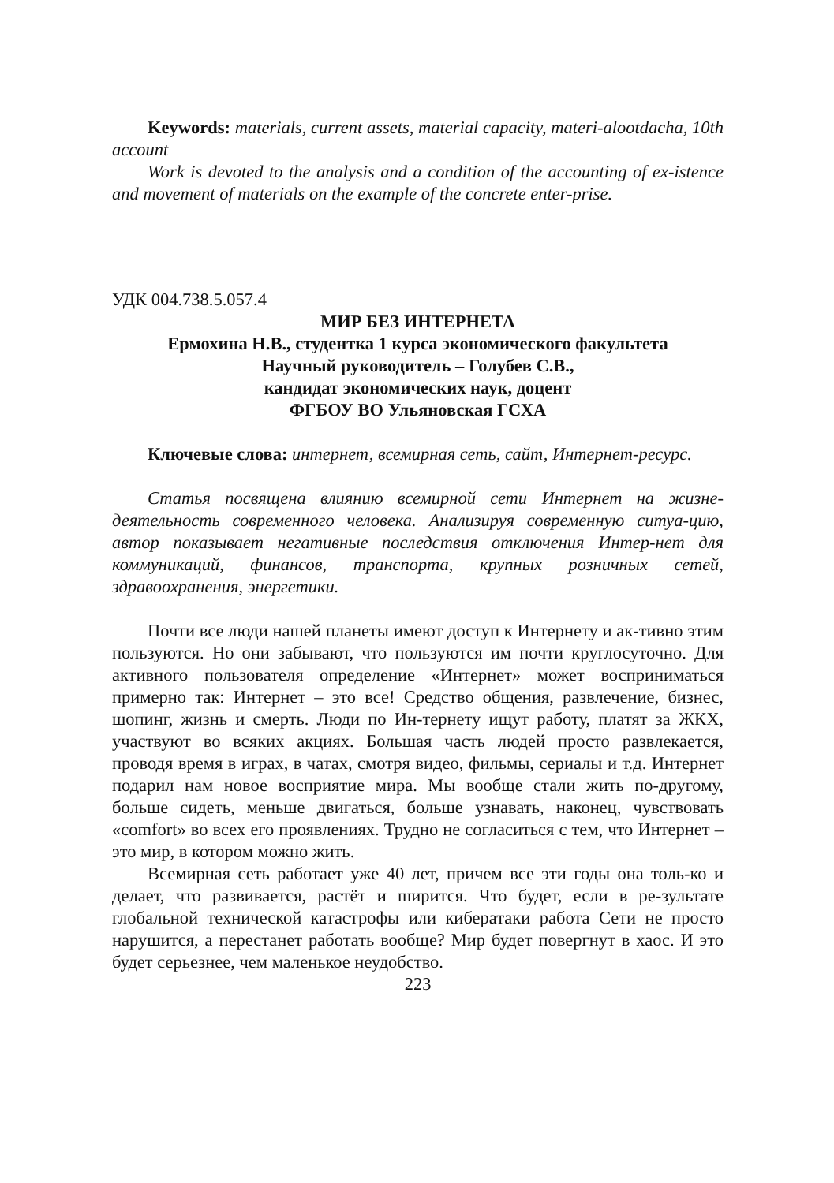Keywords: materials, current assets, material capacity, materi-alootdacha, 10th account
Work is devoted to the analysis and a condition of the accounting of ex-istence and movement of materials on the example of the concrete enter-prise.
УДК 004.738.5.057.4
МИР БЕЗ ИНТЕРНЕТА
Ермохина Н.В., студентка 1 курса экономического факультета
Научный руководитель – Голубев С.В.,
кандидат экономических наук, доцент
ФГБОУ ВО Ульяновская ГСХА
Ключевые слова: интернет, всемирная сеть, сайт, Интернет-ресурс.
Статья посвящена влиянию всемирной сети Интернет на жизне-деятельность современного человека. Анализируя современную ситуа-цию, автор показывает негативные последствия отключения Интер-нет для коммуникаций, финансов, транспорта, крупных розничных сетей, здравоохранения, энергетики.
Почти все люди нашей планеты имеют доступ к Интернету и ак-тивно этим пользуются. Но они забывают, что пользуются им почти круглосуточно. Для активного пользователя определение «Интернет» может восприниматься примерно так: Интернет – это все! Средство общения, развлечение, бизнес, шопинг, жизнь и смерть. Люди по Ин-тернету ищут работу, платят за ЖКХ, участвуют во всяких акциях. Большая часть людей просто развлекается, проводя время в играх, в чатах, смотря видео, фильмы, сериалы и т.д. Интернет подарил нам новое восприятие мира. Мы вообще стали жить по-другому, больше сидеть, меньше двигаться, больше узнавать, наконец, чувствовать «comfort» во всех его проявлениях. Трудно не согласиться с тем, что Интернет – это мир, в котором можно жить.
Всемирная сеть работает уже 40 лет, причем все эти годы она толь-ко и делает, что развивается, растёт и ширится. Что будет, если в ре-зультате глобальной технической катастрофы или кибератаки работа Сети не просто нарушится, а перестанет работать вообще? Мир будет повергнут в хаос. И это будет серьезнее, чем маленькое неудобство.
223